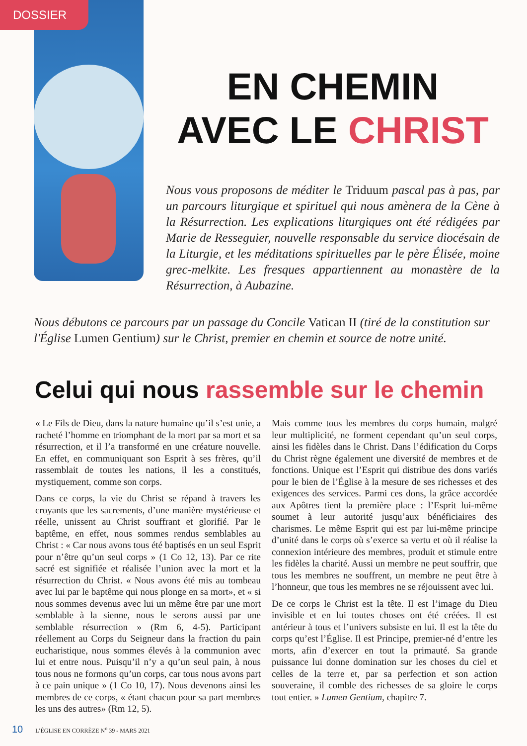DOSSIER
EN CHEMIN
AVEC LE CHRIST
Nous vous proposons de méditer le Triduum pascal pas à pas, par un parcours liturgique et spirituel qui nous amènera de la Cène à la Résurrection. Les explications liturgiques ont été rédigées par Marie de Resseguier, nouvelle responsable du service diocésain de la Liturgie, et les méditations spirituelles par le père Élisée, moine grec-melkite. Les fresques appartiennent au monastère de la Résurrection, à Aubazine.
Nous débutons ce parcours par un passage du Concile Vatican II (tiré de la constitution sur l'Église Lumen Gentium) sur le Christ, premier en chemin et source de notre unité.
Celui qui nous rassemble sur le chemin
« Le Fils de Dieu, dans la nature humaine qu’il s’est unie, a racheté l’homme en triomphant de la mort par sa mort et sa résurrection, et il l’a transformé en une créature nouvelle. En effet, en communiquant son Esprit à ses frères, qu’il rassemblait de toutes les nations, il les a constitués, mystiquement, comme son corps.
Dans ce corps, la vie du Christ se répand à travers les croyants que les sacrements, d’une manière mystérieuse et réelle, unissent au Christ souffrant et glorifié. Par le baptême, en effet, nous sommes rendus semblables au Christ : « Car nous avons tous été baptisés en un seul Esprit pour n’être qu’un seul corps » (1 Co 12, 13). Par ce rite sacré est signifiée et réalisée l’union avec la mort et la résurrection du Christ. « Nous avons été mis au tombeau avec lui par le baptême qui nous plonge en sa mort», et « si nous sommes devenus avec lui un même être par une mort semblable à la sienne, nous le serons aussi par une semblable résurrection » (Rm 6, 4-5). Participant réellement au Corps du Seigneur dans la fraction du pain eucharistique, nous sommes élevés à la communion avec lui et entre nous. Puisqu’il n’y a qu’un seul pain, à nous tous nous ne formons qu’un corps, car tous nous avons part à ce pain unique » (1 Co 10, 17). Nous devenons ainsi les membres de ce corps, « étant chacun pour sa part membres les uns des autres» (Rm 12, 5).
Mais comme tous les membres du corps humain, malgré leur multiplicité, ne forment cependant qu’un seul corps, ainsi les fidèles dans le Christ. Dans l’édification du Corps du Christ règne également une diversité de membres et de fonctions. Unique est l’Esprit qui distribue des dons variés pour le bien de l’Église à la mesure de ses richesses et des exigences des services. Parmi ces dons, la grâce accordée aux Apôtres tient la première place : l’Esprit lui-même soumet à leur autorité jusqu’aux bénéficiaires des charismes. Le même Esprit qui est par lui-même principe d’unité dans le corps où s’exerce sa vertu et où il réalise la connexion intérieure des membres, produit et stimule entre les fidèles la charité. Aussi un membre ne peut souffrir, que tous les membres ne souffrent, un membre ne peut être à l’honneur, que tous les membres ne se réjouissent avec lui.
De ce corps le Christ est la tête. Il est l’image du Dieu invisible et en lui toutes choses ont été créées. Il est antérieur à tous et l’univers subsiste en lui. Il est la tête du corps qu’est l’Église. Il est Principe, premier-né d’entre les morts, afin d’exercer en tout la primauté. Sa grande puissance lui donne domination sur les choses du ciel et celles de la terre et, par sa perfection et son action souveraine, il comble des richesses de sa gloire le corps tout entier. » Lumen Gentium, chapitre 7.
10 L’ÉGLISE EN CORRÈZE N<sup>o</sup> 39 - MARS 2021